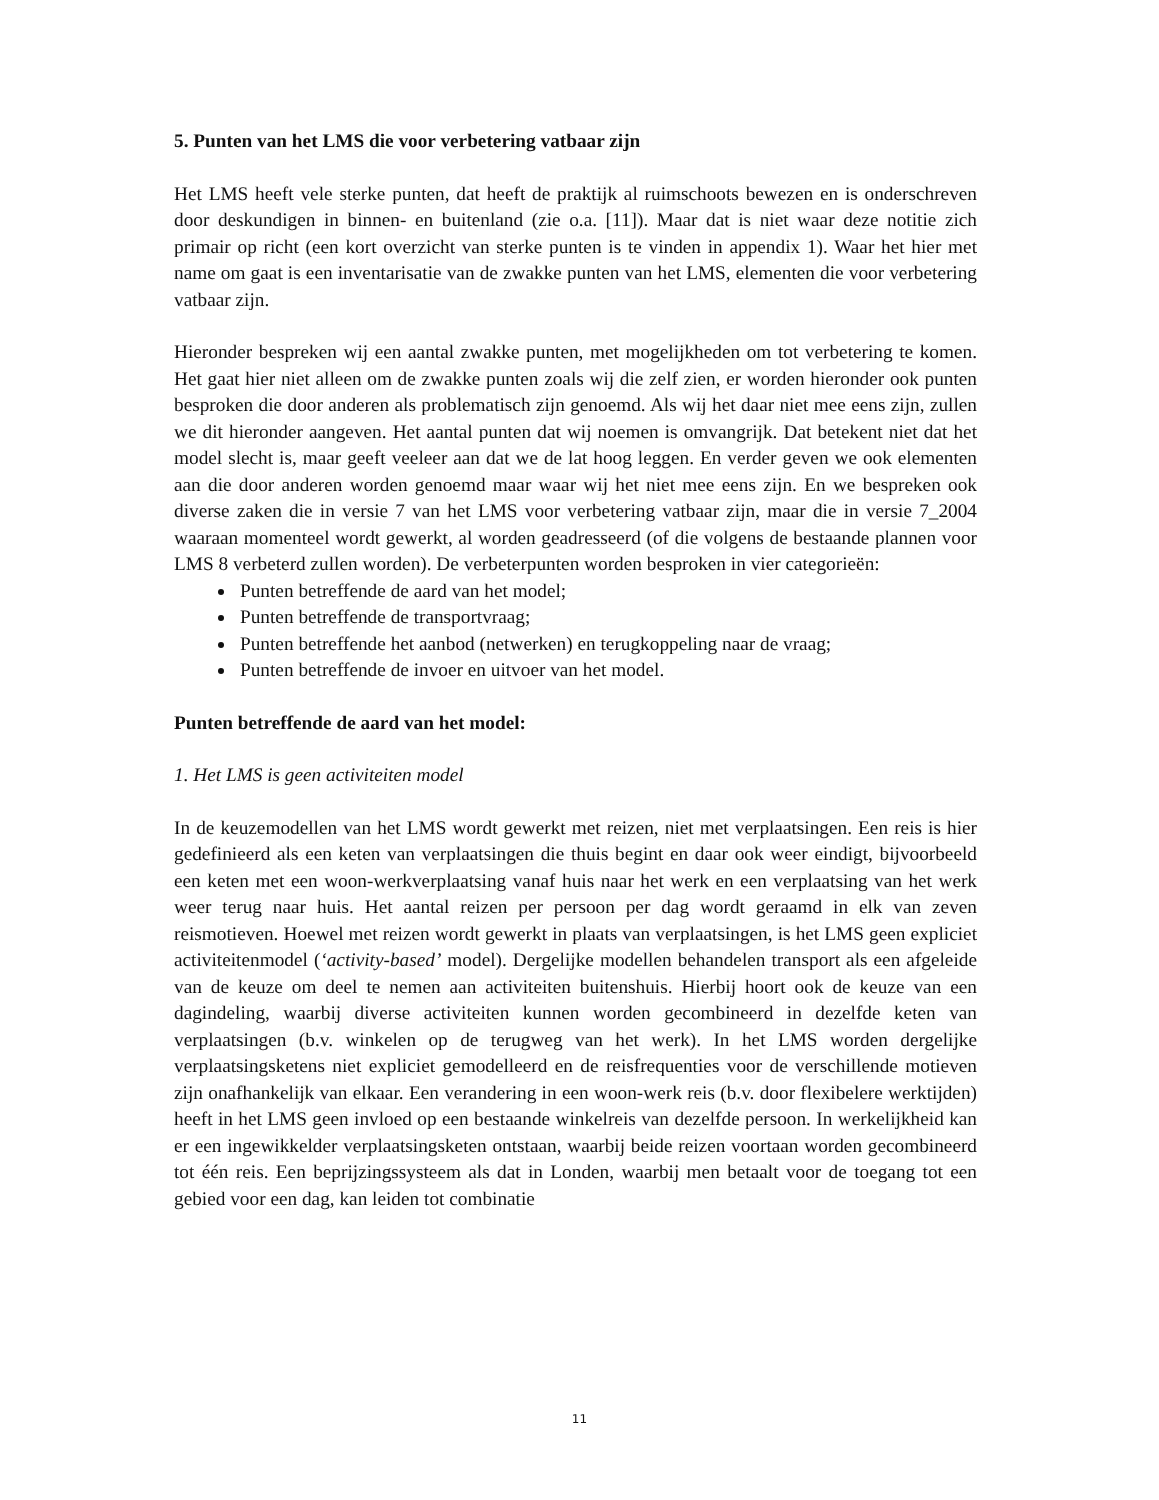5. Punten van het LMS die voor verbetering vatbaar zijn
Het LMS heeft vele sterke punten, dat heeft de praktijk al ruimschoots bewezen en is onderschreven door deskundigen in binnen- en buitenland (zie o.a. [11]). Maar dat is niet waar deze notitie zich primair op richt (een kort overzicht van sterke punten is te vinden in appendix 1). Waar het hier met name om gaat is een inventarisatie van de zwakke punten van het LMS, elementen die voor verbetering vatbaar zijn.
Hieronder bespreken wij een aantal zwakke punten, met mogelijkheden om tot verbetering te komen. Het gaat hier niet alleen om de zwakke punten zoals wij die zelf zien, er worden hieronder ook punten besproken die door anderen als problematisch zijn genoemd. Als wij het daar niet mee eens zijn, zullen we dit hieronder aangeven. Het aantal punten dat wij noemen is omvangrijk. Dat betekent niet dat het model slecht is, maar geeft veeleer aan dat we de lat hoog leggen. En verder geven we ook elementen aan die door anderen worden genoemd maar waar wij het niet mee eens zijn. En we bespreken ook diverse zaken die in versie 7 van het LMS voor verbetering vatbaar zijn, maar die in versie 7_2004 waaraan momenteel wordt gewerkt, al worden geadresseerd (of die volgens de bestaande plannen voor LMS 8 verbeterd zullen worden). De verbeterpunten worden besproken in vier categorieën:
Punten betreffende de aard van het model;
Punten betreffende de transportvraag;
Punten betreffende het aanbod (netwerken) en terugkoppeling naar de vraag;
Punten betreffende de invoer en uitvoer van het model.
Punten betreffende de aard van het model:
1. Het LMS is geen activiteiten model
In de keuzemodellen van het LMS wordt gewerkt met reizen, niet met verplaatsingen. Een reis is hier gedefinieerd als een keten van verplaatsingen die thuis begint en daar ook weer eindigt, bijvoorbeeld een keten met een woon-werkverplaatsing vanaf huis naar het werk en een verplaatsing van het werk weer terug naar huis. Het aantal reizen per persoon per dag wordt geraamd in elk van zeven reismotieven. Hoewel met reizen wordt gewerkt in plaats van verplaatsingen, is het LMS geen expliciet activiteitenmodel (‘activity-based’ model). Dergelijke modellen behandelen transport als een afgeleide van de keuze om deel te nemen aan activiteiten buitenshuis. Hierbij hoort ook de keuze van een dagindeling, waarbij diverse activiteiten kunnen worden gecombineerd in dezelfde keten van verplaatsingen (b.v. winkelen op de terugweg van het werk). In het LMS worden dergelijke verplaatsingsketens niet expliciet gemodelleerd en de reisfrequenties voor de verschillende motieven zijn onafhankelijk van elkaar. Een verandering in een woon-werk reis (b.v. door flexibelere werktijden) heeft in het LMS geen invloed op een bestaande winkelreis van dezelfde persoon. In werkelijkheid kan er een ingewikkelder verplaatsingsketen ontstaan, waarbij beide reizen voortaan worden gecombineerd tot één reis. Een beprijzingssysteem als dat in Londen, waarbij men betaalt voor de toegang tot een gebied voor een dag, kan leiden tot combinatie
11